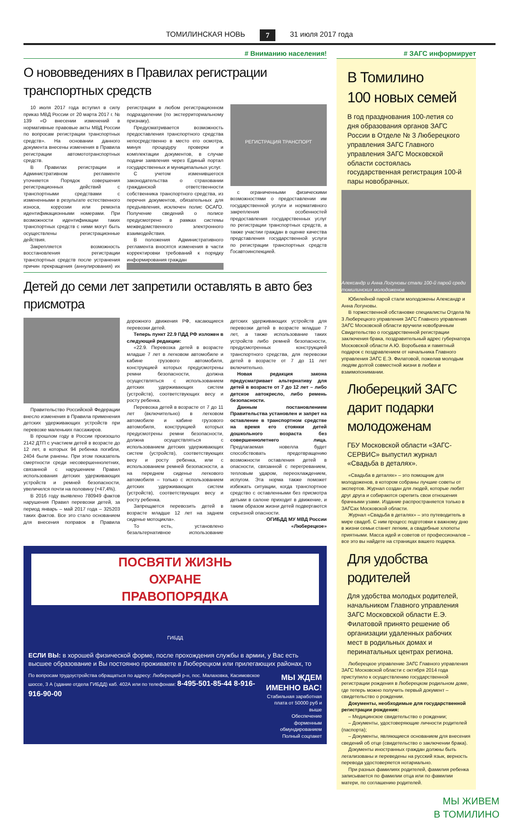ТОМИЛИНСКАЯ НОВЬ 7 31 июля 2017 года
# Вниманию населения!
О нововведениях в Правилах регистрации транспортных средств
10 июля 2017 года вступил в силу приказ МВД России от 20 марта 2017 г. № 139 «О внесении изменений в нормативные правовые акты МВД России по вопросам регистрации транспортных средств». На основании данного документа внесены изменения в Правила регистрации автомототранспортных средств.
В Правилах регистрации и Административном регламенте уточняется Порядок совершения регистрационных действий с транспортными средствами с измененными в результате естественного износа, коррозии или ремонта идентификационными номерами. При возможности идентификации таких транспортных средств с ними могут быть осуществлены регистрационные действия.
Закрепляется возможность восстановления регистрации транспортных средств после устранения причин прекращения (аннулирования) их регистрации в любом регистрационном подразделении (по экстерриториальному признаку).
Предусматривается возможность предоставления транспортного средства непосредственно в место его осмотра, минуя процедуру проверки и комплектации документов, в случае подачи заявления через Единый портал государственных и муниципальных услуг.
С учетом изменившегося законодательства о страховании гражданской ответственности собственника транспортного средства, из перечня документов, обязательных для предъявления, исключен полис ОСАГО. Получение сведений о полисе предусмотрено в рамках системы межведомственного электронного взаимодействия.
В положения Административного регламента вносятся изменения в части корректировки требований к порядку информирования граждан
РЕГИСТРАЦИЯ ТРАНСПОРТ
с ограниченными физическими возможностями о предоставлении им государственной услуги и нормативного закрепления особенностей предоставления государственных услуг по регистрации транспортных средств, а также участии граждан в оценке качества представления государственной услуги по регистрации транспортных средств Госавтоинспекцией.
Детей до семи лет запретили оставлять в авто без присмотра
Правительство Российской Федерации внесло изменения в Правила применения детских удерживающих устройств при перевозке маленьких пассажиров.
В прошлом году в России произошло 2142 ДТП с участием детей в возрасте до 12 лет, в которых 94 ребенка погибли, 2404 были ранены. При этом показатель смертности среди несовершеннолетних, связанной с нарушением Правил использования детских удерживающих устройств и ремней безопасности, увеличился почти на половину (+47,4%).
В 2016 году выявлено 780949 фактов нарушения Правил перевозки детей, за период январь – май 2017 года – 325203 таких фактов. Все это стало основанием для внесения поправок в Правила дорожного движения РФ, касающиеся перевозки детей.
Теперь пункт 22.9 ПДД РФ изложен в следующей редакции:
«22.9. Перевозка детей в возрасте младше 7 лет в легковом автомобиле и кабине грузового автомобиля, конструкцией которых предусмотрены ремни безопасности, должна осуществляться с использованием детских удерживающих систем (устройств), соответствующих весу и росту ребенка.
Перевозка детей в возрасте от 7 до 11 лет (включительно) в легковом автомобиле и кабине грузового автомобиля, конструкцией которых предусмотрены ремни безопасности, должна осуществляться с использованием детских удерживающих систем (устройств), соответствующих весу и росту ребенка, или с использованием ремней безопасности, а на переднем сиденье легкового автомобиля – только с использованием детских удерживающих систем (устройств), соответствующих весу и росту ребенка.
Запрещается перевозить детей в возрасте младше 12 лет на заднем сиденье мотоцикла».
То есть, установлено безальтернативное использование детских удерживающих устройств для перевозки детей в возрасте младше 7 лет, а также использование таких устройств либо ремней безопасности, предусмотренных конструкцией транспортного средства, для перевозки детей в возрасте от 7 до 11 лет включительно.
Новая редакция закона предусматривает альтернативу для детей в возрасте от 7 до 12 лет – либо детское автокресло, либо ремень безопасности.
Данным постановлением Правительства установлен и запрет на оставление в транспортном средстве на время его стоянки детей дошкольного возраста без совершеннолетнего лица. Предлагаемая новелла будет способствовать предотвращению возможности оставления детей в опасности, связанной с перегреванием, тепловым ударом, переохлаждением, испугом. Эта норма также поможет избежать ситуации, когда транспортное средство с оставленными без присмотра детьми в салоне приходит в движение, и таким образом жизни детей подвергаются серьезной опасности.
ОГИБДД МУ МВД России «Люберецкое»
ПОСВЯТИ ЖИЗНЬ
ОХРАНЕ
ПРАВОПОРЯДКА
ГИБДД
ЕСЛИ ВЫ: в хорошей физической форме, после прохождения службы в армии, у Вас есть высшее образование и Вы постоянно проживаете в Люберецком или прилегающих районах, то
По вопросам трудоустройства обращаться по адресу: Люберецкий р-н, пос. Малаховка, Касимовское шоссе, 3 А (здание отдела ГИБДД) каб. 402А или по телефонам: 8-495-501-85-44 8-916-916-90-00
МЫ ЖДЕМ ИМЕННО ВАС!
Стабильная заработная плата от 50000 руб и выше
Обеспечение форменным обмундированием
Полный соцпакет
# ЗАГС информирует
В Томилино
100 новых семей
В год празднования 100-летия со дня образования органов ЗАГС России в Отделе № 3 Люберецкого управления ЗАГС Главного управления ЗАГС Московской области состоялась государственная регистрация 100-й пары новобрачных.
Александр и Анна Логуновы стали 100-й парой среди томилинских молодоженов
Юбилейной парой стали молодожены Александр и Анна Логуновы.
В торжественной обстановке специалисты Отдела № 3 Люберецкого управления ЗАГС Главного управления ЗАГС Московской области вручили новобрачным Свидетельство о государственной регистрации заключения брака, поздравительный адрес губернатора Московской области А.Ю. Воробьева и памятный подарок с поздравлением от начальника Главного управления ЗАГС Е.Э. Филатовой, пожелав молодым людям долгой совместной жизни в любви и взаимопонимании.
Люберецкий ЗАГС дарит подарки молодоженам
ГБУ Московской области «ЗАГС-СЕРВИС» выпустил журнал «Свадьба в деталях».
«Свадьба в деталях» – это помощник для молодоженов, в котором собраны лучшие советы от экспертов. Журнал создан для людей, которые любят друг друга и собираются скрепить свои отношения брачными узами. Издание распространяется только в ЗАГСах Московской области.
Журнал «Свадьба в деталях» – это путеводитель в мире свадеб. С ним процесс подготовки к важному дню в жизни семьи станет легким, а свадебные хлопоты приятными. Масса идей и советов от профессионалов – все это вы найдете на страницах вашего подарка.
Для удобства родителей
Для удобства молодых родителей, начальником Главного управления ЗАГС Московской области Е.Э. Филатовой принято решение об организации удаленных рабочих мест в родильных домах и перинатальных центрах региона.
Люберецкое управление ЗАГС Главного управления ЗАГС Московской области с октября 2014 года приступило к осуществлению государственной регистрации рождения в Люберецком родильном доме, где теперь можно получить первый документ – свидетельство о рождении.
Документы, необходимые для государственной регистрации рождения:
– Медицинское свидетельство о рождении;
– Документы, удостоверяющие личности родителей (паспорта);
– Документы, являющиеся основанием для внесения сведений об отце (свидетельство о заключении брака).
Документы иностранных граждан должны быть легализованы и переведены на русский язык, верность перевода удостоверяется нотариально.
При разных фамилиях родителей, фамилия ребенка записывается по фамилии отца или по фамилии матери, по соглашению родителей.
МЫ ЖИВЕМ
В ТОМИЛИНО